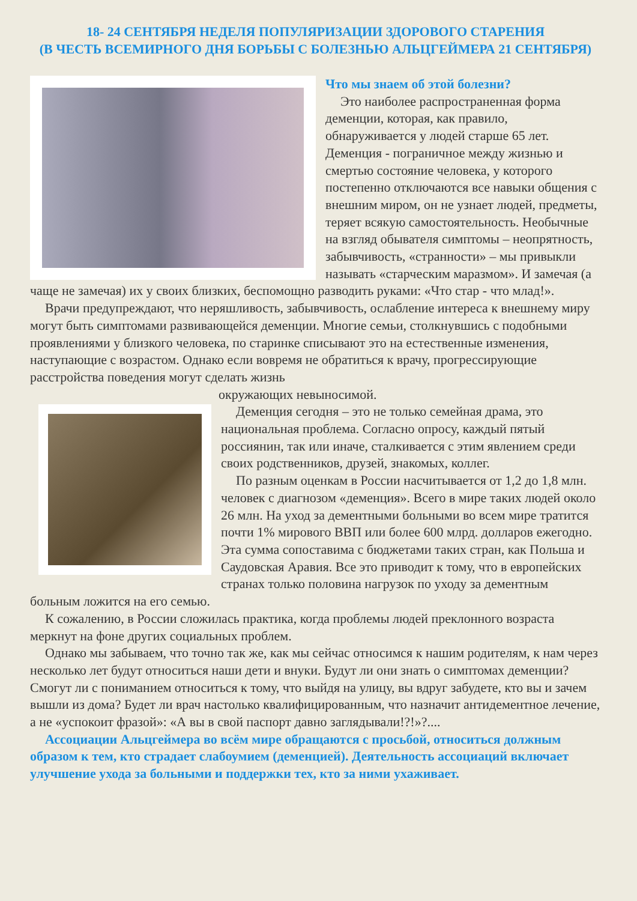18- 24 СЕНТЯБРЯ НЕДЕЛЯ ПОПУЛЯРИЗАЦИИ ЗДОРОВОГО СТАРЕНИЯ
(В ЧЕСТЬ ВСЕМИРНОГО ДНЯ БОРЬБЫ С БОЛЕЗНЬЮ АЛЬЦГЕЙМЕРА 21 СЕНТЯБРЯ)
Что мы знаем об этой болезни?
Это наиболее распространенная форма деменции, которая, как правило, обнаруживается у людей старше 65 лет. Деменция - пограничное между жизнью и смертью состояние человека, у которого постепенно отключаются все навыки общения с внешним миром, он не узнает людей, предметы, теряет всякую самостоятельность. Необычные на взгляд обывателя симптомы – неопрятность, забывчивость, «странности» – мы привыкли называть «старческим маразмом». И замечая (а чаще не замечая) их у своих близких, беспомощно разводить руками: «Что стар - что млад!».
Врачи предупреждают, что неряшливость, забывчивость, ослабление интереса к внешнему миру могут быть симптомами развивающейся деменции. Многие семьи, столкнувшись с подобными проявлениями у близкого человека, по старинке списывают это на естественные изменения, наступающие с возрастом. Однако если вовремя не обратиться к врачу, прогрессирующие расстройства поведения могут сделать жизнь
окружающих невыносимой.
Деменция сегодня – это не только семейная драма, это национальная проблема. Согласно опросу, каждый пятый россиянин, так или иначе, сталкивается с этим явлением среди своих родственников, друзей, знакомых, коллег.
По разным оценкам в России насчитывается от 1,2 до 1,8 млн. человек с диагнозом «деменция». Всего в мире таких людей около 26 млн. На уход за дементными больными во всем мире тратится почти 1% мирового ВВП или более 600 млрд. долларов ежегодно. Эта сумма сопоставима с бюджетами таких стран, как Польша и Саудовская Аравия. Все это приводит к тому, что в европейских странах только половина нагрузок по уходу за дементным больным ложится на его семью.
К сожалению, в России сложилась практика, когда проблемы людей преклонного возраста меркнут на фоне других социальных проблем.
Однако мы забываем, что точно так же, как мы сейчас относимся к нашим родителям, к нам через несколько лет будут относиться наши дети и внуки. Будут ли они знать о симптомах деменции? Смогут ли с пониманием относиться к тому, что выйдя на улицу, вы вдруг забудете, кто вы и зачем вышли из дома? Будет ли врач настолько квалифицированным, что назначит антидементное лечение, а не «успокоит фразой»: «А вы в свой паспорт давно заглядывали!?!»?....
Ассоциации Альцгеймера во всём мире обращаются с просьбой, относиться должным образом к тем, кто страдает слабоумием (деменцией). Деятельность ассоциаций включает улучшение ухода за больными и поддержки тех, кто за ними ухаживает.